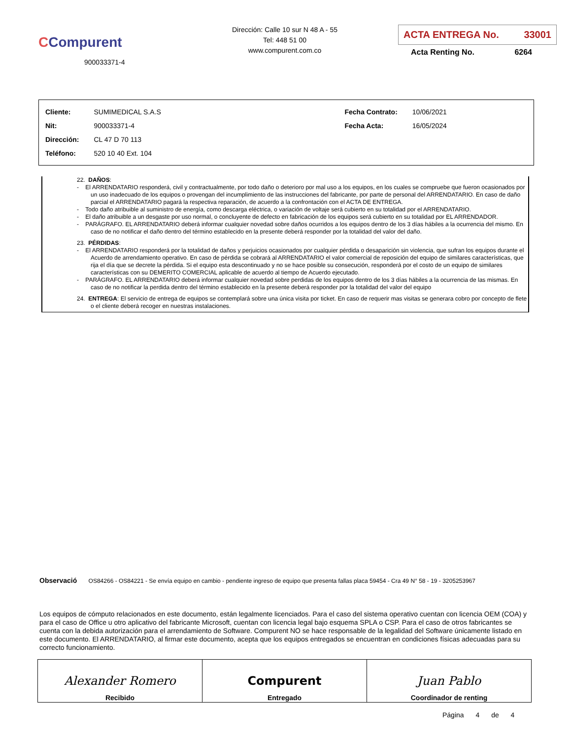CCompurent
900033371-4
Dirección: Calle 10 sur N 48 A - 55
Tel: 448 51 00
www.compurent.com.co
ACTA ENTREGA No. 33001
Acta Renting No. 6264
| Cliente: | SUMIMEDICAL S.A.S | Fecha Contrato: | 10/06/2021 |
| Nit: | 900033371-4 | Fecha Acta: | 16/05/2024 |
| Dirección: | CL 47 D 70 113 | | |
| Teléfono: | 520 10 40 Ext. 104 | | |
22. DAÑOS:
- El ARRENDATARIO responderá, civil y contractualmente, por todo daño o deterioro por mal uso a los equipos, en los cuales se compruebe que fueron ocasionados por un uso inadecuado de los equipos o provengan del incumplimiento de las instrucciones del fabricante, por parte de personal del ARRENDATARIO. En caso de daño parcial el ARRENDATARIO pagará la respectiva reparación, de acuerdo a la confrontación con el ACTA DE ENTREGA.
- Todo daño atribuible al suministro de energía, como descarga eléctrica, o variación de voltaje será cubierto en su totalidad por el ARRENDATARIO.
- El daño atribuible a un desgaste por uso normal, o concluyente de defecto en fabricación de los equipos será cubierto en su totalidad por EL ARRENDADOR.
- PARÁGRAFO. EL ARRENDATARIO deberá informar cualquier novedad sobre daños ocurridos a los equipos dentro de los 3 días hábiles a la ocurrencia del mismo. En caso de no notificar el daño dentro del término establecido en la presente deberá responder por la totalidad del valor del daño.
23. PÉRDIDAS:
- El ARRENDATARIO responderá por la totalidad de daños y perjuicios ocasionados por cualquier pérdida o desaparición sin violencia, que sufran los equipos durante el Acuerdo de arrendamiento operativo. En caso de pérdida se cobrará al ARRENDATARIO el valor comercial de reposición del equipo de similares características, que rija el día que se decrete la pérdida. Si el equipo esta descontinuado y no se hace posible su consecución, responderá por el costo de un equipo de similares características con su DEMERITO COMERCIAL aplicable de acuerdo al tiempo de Acuerdo ejecutado.
- PARÁGRAFO. EL ARRENDATARIO deberá informar cualquier novedad sobre perdidas de los equipos dentro de los 3 días hábiles a la ocurrencia de las mismas. En caso de no notificar la perdida dentro del término establecido en la presente deberá responder por la totalidad del valor del equipo
24. ENTREGA: El servicio de entrega de equipos se contemplará sobre una única visita por ticket. En caso de requerir mas visitas se generara cobro por concepto de flete o el cliente deberá recoger en nuestras instalaciones.
Observació OS84266 - OS84221 - Se envía equipo en cambio - pendiente ingreso de equipo que presenta fallas placa 59454 - Cra 49 N° 58 - 19 - 3205253967
Los equipos de cómputo relacionados en este documento, están legalmente licenciados. Para el caso del sistema operativo cuentan con licencia OEM (COA) y para el caso de Office u otro aplicativo del fabricante Microsoft, cuentan con licencia legal bajo esquema SPLA o CSP. Para el caso de otros fabricantes se cuenta con la debida autorización para el arrendamiento de Software. Compurent NO se hace responsable de la legalidad del Software únicamente listado en este documento. El ARRENDATARIO, al firmar este documento, acepta que los equipos entregados se encuentran en condiciones físicas adecuadas para su correcto funcionamiento.
| Alexander Romero Recibido | Compurent Entregado | Juan Pablo Coordinador de renting |
Página 4 de 4